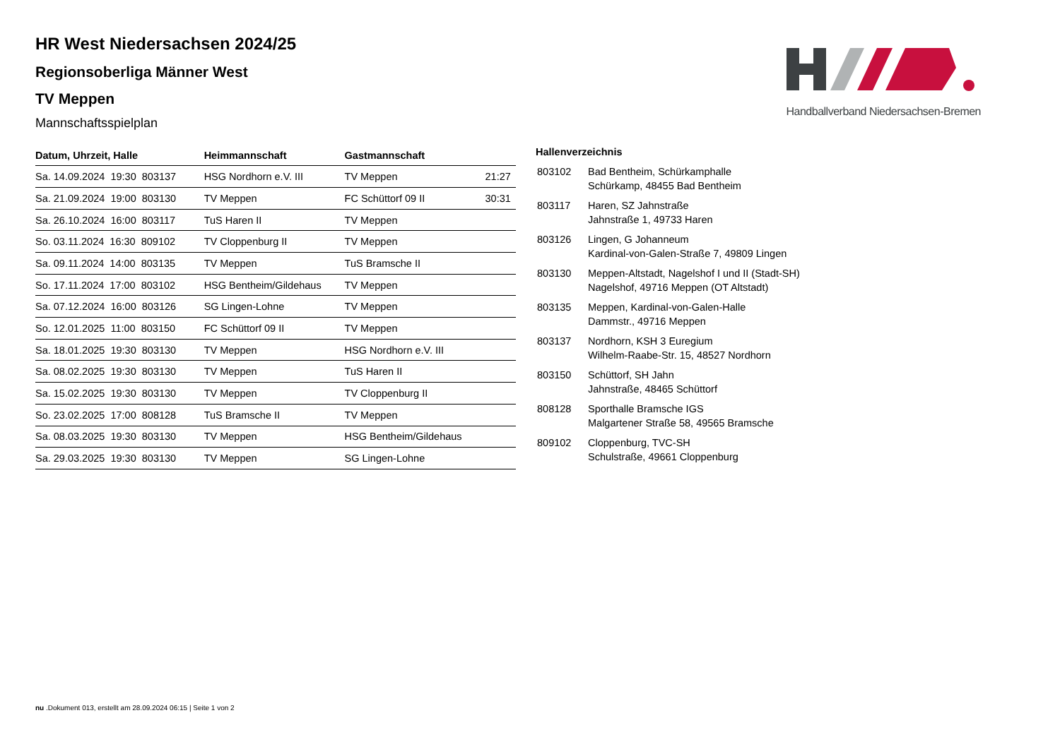HR West Niedersachsen 2024/25
Regionsoberliga Männer West
TV Meppen
Mannschaftsspielplan
Handballverband Niedersachsen-Bremen
| Datum, Uhrzeit, Halle | Heimmannschaft | Gastmannschaft | |
| --- | --- | --- | --- |
| Sa. 14.09.2024 19:30 803137 | HSG Nordhorn e.V. III | TV Meppen | 21:27 |
| Sa. 21.09.2024 19:00 803130 | TV Meppen | FC Schüttorf 09 II | 30:31 |
| Sa. 26.10.2024 16:00 803117 | TuS Haren II | TV Meppen | |
| So. 03.11.2024 16:30 809102 | TV Cloppenburg II | TV Meppen | |
| Sa. 09.11.2024 14:00 803135 | TV Meppen | TuS Bramsche II | |
| So. 17.11.2024 17:00 803102 | HSG Bentheim/Gildehaus | TV Meppen | |
| Sa. 07.12.2024 16:00 803126 | SG Lingen-Lohne | TV Meppen | |
| So. 12.01.2025 11:00 803150 | FC Schüttorf 09 II | TV Meppen | |
| Sa. 18.01.2025 19:30 803130 | TV Meppen | HSG Nordhorn e.V. III | |
| Sa. 08.02.2025 19:30 803130 | TV Meppen | TuS Haren II | |
| Sa. 15.02.2025 19:30 803130 | TV Meppen | TV Cloppenburg II | |
| So. 23.02.2025 17:00 808128 | TuS Bramsche II | TV Meppen | |
| Sa. 08.03.2025 19:30 803130 | TV Meppen | HSG Bentheim/Gildehaus | |
| Sa. 29.03.2025 19:30 803130 | TV Meppen | SG Lingen-Lohne | |
Hallenverzeichnis
| 803102 | Bad Bentheim, Schürkamphalle Schürkamp, 48455 Bad Bentheim |
| 803117 | Haren, SZ Jahnstraße Jahnstraße 1, 49733 Haren |
| 803126 | Lingen, G Johanneum Kardinal-von-Galen-Straße 7, 49809 Lingen |
| 803130 | Meppen-Altstadt, Nagelshof I und II (Stadt-SH) Nagelshof, 49716 Meppen (OT Altstadt) |
| 803135 | Meppen, Kardinal-von-Galen-Halle Dammstr., 49716 Meppen |
| 803137 | Nordhorn, KSH 3 Euregium Wilhelm-Raabe-Str. 15, 48527 Nordhorn |
| 803150 | Schüttorf, SH Jahn Jahnstraße, 48465 Schüttorf |
| 808128 | Sporthalle Bramsche IGS Malgartener Straße 58, 49565 Bramsche |
| 809102 | Cloppenburg, TVC-SH Schulstraße, 49661 Cloppenburg |
nu .Dokument 013, erstellt am 28.09.2024 06:15 | Seite 1 von 2